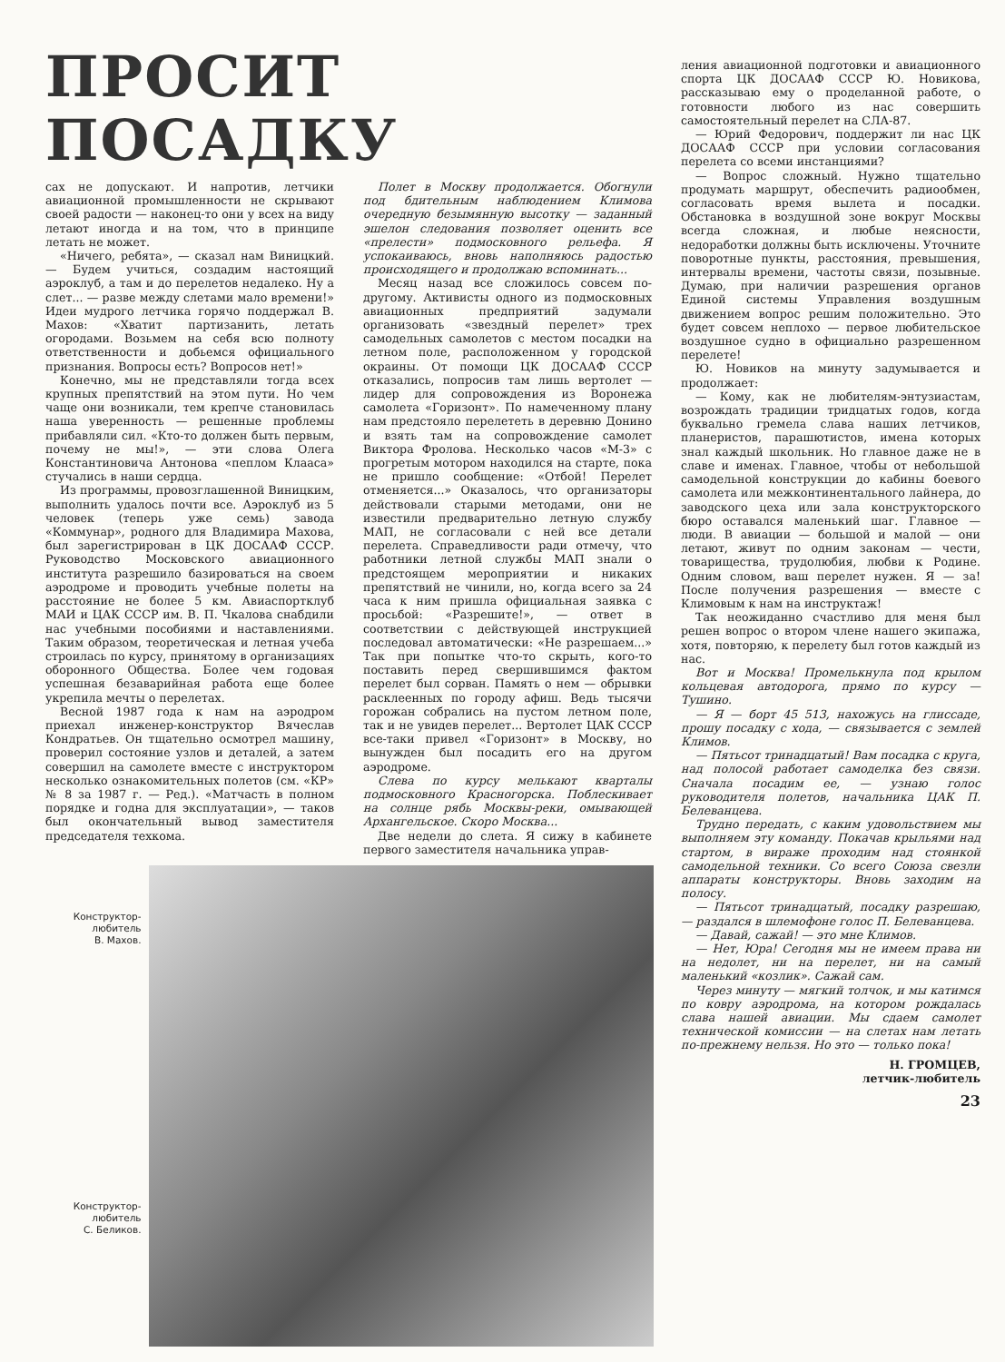ПРОСИТ ПОСАДКУ
сах не допускают. И напротив, летчики авиационной промышленности не скрывают своей радости — наконец-то они у всех на виду летают иногда и на том, что в принципе летать не может.
«Ничего, ребята», — сказал нам Виницкий. — Будем учиться, создадим настоящий аэроклуб, а там и до перелетов недалеко. Ну а слет... — разве между слетами мало времени!» Идеи мудрого летчика горячо поддержал В. Махов: «Хватит партизанить, летать огородами. Возьмем на себя всю полноту ответственности и добьемся официального признания. Вопросы есть? Вопросов нет!»
Конечно, мы не представляли тогда всех крупных препятствий на этом пути. Но чем чаще они возникали, тем крепче становилась наша уверенность — решенные проблемы прибавляли сил. «Кто-то должен быть первым, почему не мы!», — эти слова Олега Константиновича Антонова «пеплом Клааса» стучались в наши сердца.
Из программы, провозглашенной Виницким, выполнить удалось почти все. Аэроклуб из 5 человек (теперь уже семь) завода «Коммунар», родного для Владимира Махова, был зарегистрирован в ЦК ДОСААФ СССР. Руководство Московского авиационного института разрешило базироваться на своем аэродроме и проводить учебные полеты на расстояние не более 5 км. Авиаспортклуб МАИ и ЦАК СССР им. В. П. Чкалова снабдили нас учебными пособиями и наставлениями. Таким образом, теоретическая и летная учеба строилась по курсу, принятому в организациях оборонного Общества. Более чем годовая успешная безаварийная работа еще более укрепила мечты о перелетах.
Весной 1987 года к нам на аэродром приехал инженер-конструктор Вячеслав Кондратьев. Он тщательно осмотрел машину, проверил состояние узлов и деталей, а затем совершил на самолете вместе с инструктором несколько ознакомительных полетов (см. «КР» № 8 за 1987 г. — Ред.). «Матчасть в полном порядке и годна для эксплуатации», — таков был окончательный вывод заместителя председателя техкома.
Полет в Москву продолжается. Обогнули под бдительным наблюдением Климова очередную безымянную высотку — заданный эшелон следования позволяет оценить все «прелести» подмосковного рельефа. Я успокаиваюсь, вновь наполняюсь радостью происходящего и продолжаю вспоминать...
Месяц назад все сложилось совсем по-другому. Активисты одного из подмосковных авиационных предприятий задумали организовать «звездный перелет» трех самодельных самолетов с местом посадки на летном поле, расположенном у городской окраины. От помощи ЦК ДОСААФ СССР отказались, попросив там лишь вертолет — лидер для сопровождения из Воронежа самолета «Горизонт». По намеченному плану нам предстояло перелететь в деревню Донино и взять там на сопровождение самолет Виктора Фролова. Несколько часов «М-3» с прогретым мотором находился на старте, пока не пришло сообщение: «Отбой! Перелет отменяется...» Оказалось, что организаторы действовали старыми методами, они не известили предварительно летную службу МАП, не согласовали с ней все детали перелета. Справедливости ради отмечу, что работники летной службы МАП знали о предстоящем мероприятии и никаких препятствий не чинили, но, когда всего за 24 часа к ним пришла официальная заявка с просьбой: «Разрешите!», — ответ в соответствии с действующей инструкцией последовал автоматически: «Не разрешаем...» Так при попытке что-то скрыть, кого-то поставить перед свершившимся фактом перелет был сорван. Память о нем — обрывки расклеенных по городу афиш. Ведь тысячи горожан собрались на пустом летном поле, так и не увидев перелет... Вертолет ЦАК СССР все-таки привел «Горизонт» в Москву, но вынужден был посадить его на другом аэродроме.
Слева по курсу мелькают кварталы подмосковного Красногорска. Поблескивает на солнце рябь Москвы-реки, омывающей Архангельское. Скоро Москва...
Две недели до слета. Я сижу в кабинете первого заместителя начальника управ-
Конструктор-
любитель
В. Махов.
Конструктор-
любитель
С. Беликов.
ления авиационной подготовки и авиационного спорта ЦК ДОСААФ СССР Ю. Новикова, рассказываю ему о проделанной работе, о готовности любого из нас совершить самостоятельный перелет на СЛА-87.
— Юрий Федорович, поддержит ли нас ЦК ДОСААФ СССР при условии согласования перелета со всеми инстанциями?
— Вопрос сложный. Нужно тщательно продумать маршрут, обеспечить радиообмен, согласовать время вылета и посадки. Обстановка в воздушной зоне вокруг Москвы всегда сложная, и любые неясности, недоработки должны быть исключены. Уточните поворотные пункты, расстояния, превышения, интервалы времени, частоты связи, позывные. Думаю, при наличии разрешения органов Единой системы Управления воздушным движением вопрос решим положительно. Это будет совсем неплохо — первое любительское воздушное судно в официально разрешенном перелете!
Ю. Новиков на минуту задумывается и продолжает:
— Кому, как не любителям-энтузиастам, возрождать традиции тридцатых годов, когда буквально гремела слава наших летчиков, планеристов, парашютистов, имена которых знал каждый школьник. Но главное даже не в славе и именах. Главное, чтобы от небольшой самодельной конструкции до кабины боевого самолета или межконтинентального лайнера, до заводского цеха или зала конструкторского бюро оставался маленький шаг. Главное — люди. В авиации — большой и малой — они летают, живут по одним законам — чести, товарищества, трудолюбия, любви к Родине. Одним словом, ваш перелет нужен. Я — за! После получения разрешения — вместе с Климовым к нам на инструктаж!
Так неожиданно счастливо для меня был решен вопрос о втором члене нашего экипажа, хотя, повторяю, к перелету был готов каждый из нас.
Вот и Москва! Промелькнула под крылом кольцевая автодорога, прямо по курсу — Тушино.
— Я — борт 45 513, нахожусь на глиссаде, прошу посадку с хода, — связывается с землей Климов.
— Пятьсот тринадцатый! Вам посадка с круга, над полосой работает самоделка без связи. Сначала посадим ее, — узнаю голос руководителя полетов, начальника ЦАК П. Белеванцева.
Трудно передать, с каким удовольствием мы выполняем эту команду. Покачав крыльями над стартом, в вираже проходим над стоянкой самодельной техники. Со всего Союза свезли аппараты конструкторы. Вновь заходим на полосу.
— Пятьсот тринадцатый, посадку разрешаю, — раздался в шлемофоне голос П. Белеванцева.
— Давай, сажай! — это мне Климов.
— Нет, Юра! Сегодня мы не имеем права ни на недолет, ни на перелет, ни на самый маленький «козлик». Сажай сам.
Через минуту — мягкий толчок, и мы катимся по ковру аэродрома, на котором рождалась слава нашей авиации. Мы сдаем самолет технической комиссии — на слетах нам летать по-прежнему нельзя. Но это — только пока!
Н. ГРОМЦЕВ,
летчик-любитель
23